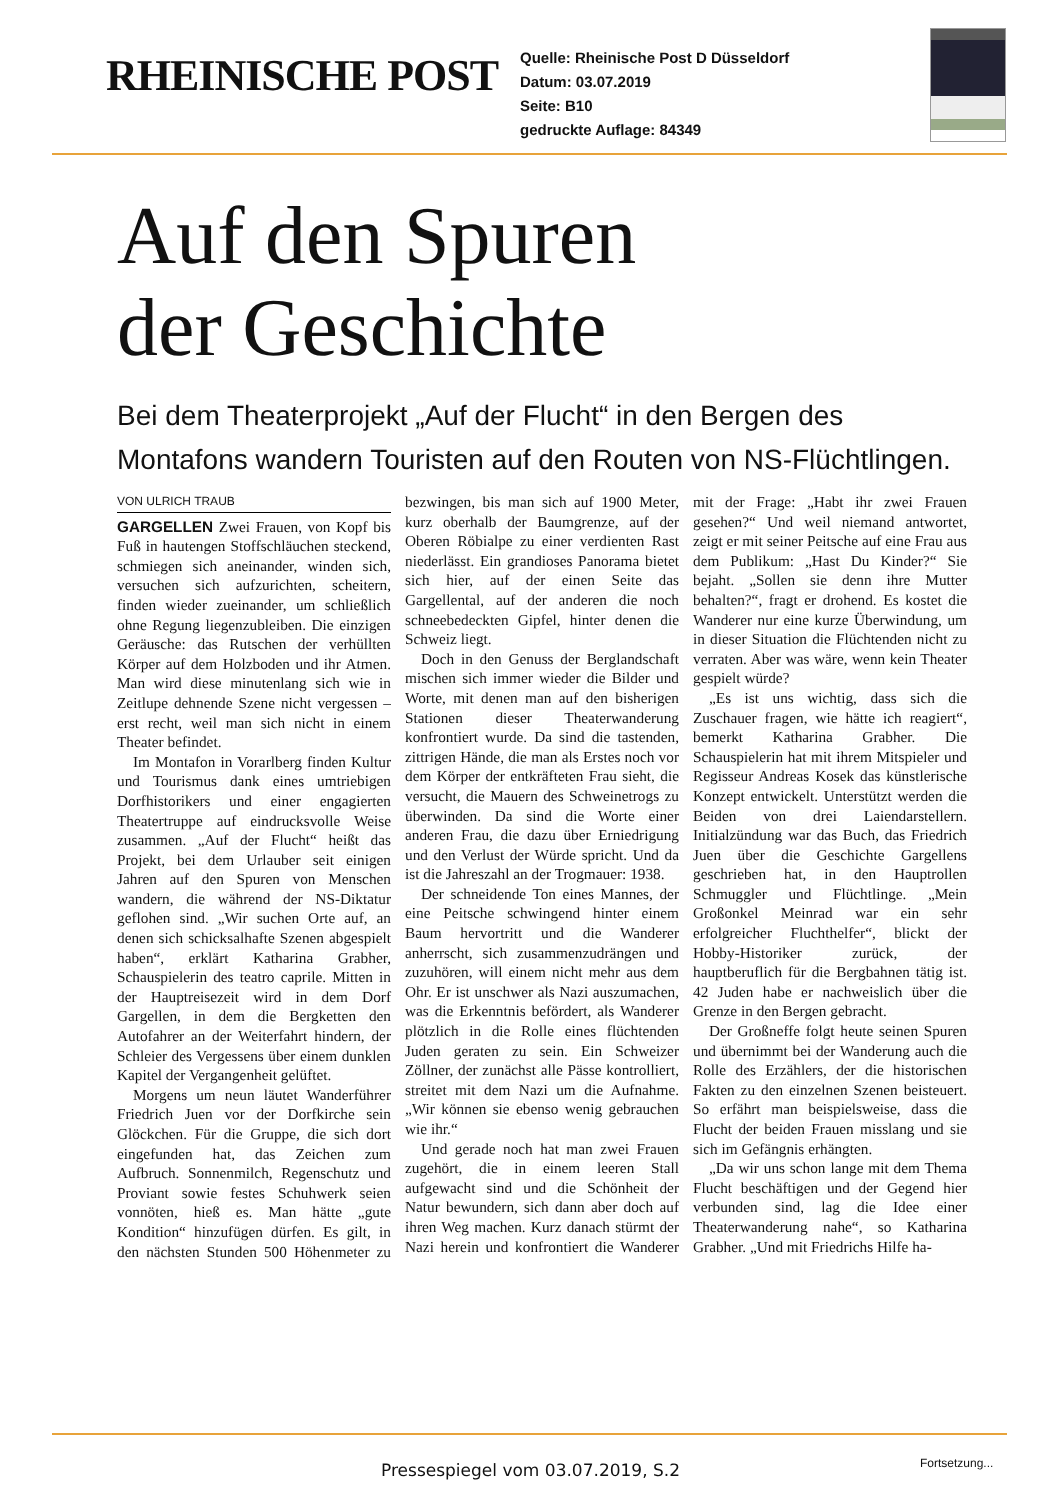RHEINISCHE POST
Quelle: Rheinische Post D Düsseldorf
Datum: 03.07.2019
Seite: B10
gedruckte Auflage: 84349
Auf den Spuren
der Geschichte
Bei dem Theaterprojekt „Auf der Flucht“ in den Bergen des Montafons wandern Touristen auf den Routen von NS-Flüchtlingen.
VON ULRICH TRAUB
GARGELLEN Zwei Frauen, von Kopf bis Fuß in hautengen Stoffschläuchen steckend, schmiegen sich aneinander, winden sich, versuchen sich aufzurichten, scheitern, finden wieder zueinander, um schließlich ohne Regung liegenzubleiben. Die einzigen Geräusche: das Rutschen der verhüllten Körper auf dem Holzboden und ihr Atmen. Man wird diese minutenlang sich wie in Zeitlupe dehnende Szene nicht vergessen – erst recht, weil man sich nicht in einem Theater befindet.
Im Montafon in Vorarlberg finden Kultur und Tourismus dank eines umtriebigen Dorfhistorikers und einer engagierten Theatertruppe auf eindrucksvolle Weise zusammen. „Auf der Flucht“ heißt das Projekt, bei dem Urlauber seit einigen Jahren auf den Spuren von Menschen wandern, die während der NS-Diktatur geflohen sind. „Wir suchen Orte auf, an denen sich schicksalhafte Szenen abgespielt haben“, erklärt Katharina Grabher, Schauspielerin des teatro caprile. Mitten in der Hauptreisezeit wird in dem Dorf Gargellen, in dem die Bergketten den Autofahrer an der Weiterfahrt hindern, der Schleier des Vergessens über einem dunklen Kapitel der Vergangenheit gelüftet.
Morgens um neun läutet Wanderführer Friedrich Juen vor der Dorfkirche sein Glöckchen. Für die Gruppe, die sich dort eingefunden hat, das Zeichen zum Aufbruch. Sonnenmilch, Regenschutz und Proviant sowie festes Schuhwerk seien vonnöten, hieß es. Man hätte „gute Kondition“ hinzufügen dürfen. Es gilt, in den nächsten Stunden 500 Höhenmeter zu bezwingen, bis man sich auf 1900 Meter, kurz oberhalb der Baumgrenze, auf der Oberen Röbialpe zu einer verdienten Rast niederlässt. Ein grandioses Panorama bietet sich hier, auf der einen Seite das Gargellental, auf der anderen die noch schneebedeckten Gipfel, hinter denen die Schweiz liegt.
Doch in den Genuss der Berglandschaft mischen sich immer wieder die Bilder und Worte, mit denen man auf den bisherigen Stationen dieser Theaterwanderung konfrontiert wurde. Da sind die tastenden, zittrigen Hände, die man als Erstes noch vor dem Körper der entkräfteten Frau sieht, die versucht, die Mauern des Schweinetrogs zu überwinden. Da sind die Worte einer anderen Frau, die dazu über Erniedrigung und den Verlust der Würde spricht. Und da ist die Jahreszahl an der Trogmauer: 1938.
Der schneidende Ton eines Mannes, der eine Peitsche schwingend hinter einem Baum hervortritt und die Wanderer anherrscht, sich zusammenzudrängen und zuzuhören, will einem nicht mehr aus dem Ohr. Er ist unschwer als Nazi auszumachen, was die Erkenntnis befördert, als Wanderer plötzlich in die Rolle eines flüchtenden Juden geraten zu sein. Ein Schweizer Zöllner, der zunächst alle Pässe kontrolliert, streitet mit dem Nazi um die Aufnahme. „Wir können sie ebenso wenig gebrauchen wie ihr.“
Und gerade noch hat man zwei Frauen zugehört, die in einem leeren Stall aufgewacht sind und die Schönheit der Natur bewundern, sich dann aber doch auf ihren Weg machen. Kurz danach stürmt der Nazi herein und konfrontiert die Wanderer mit der Frage: „Habt ihr zwei Frauen gesehen?“ Und weil niemand antwortet, zeigt er mit seiner Peitsche auf eine Frau aus dem Publikum: „Hast Du Kinder?“ Sie bejaht. „Sollen sie denn ihre Mutter behalten?“, fragt er drohend. Es kostet die Wanderer nur eine kurze Überwindung, um in dieser Situation die Flüchtenden nicht zu verraten. Aber was wäre, wenn kein Theater gespielt würde?
„Es ist uns wichtig, dass sich die Zuschauer fragen, wie hätte ich reagiert“, bemerkt Katharina Grabher. Die Schauspielerin hat mit ihrem Mitspieler und Regisseur Andreas Kosek das künstlerische Konzept entwickelt. Unterstützt werden die Beiden von drei Laiendarstellern. Initialzündung war das Buch, das Friedrich Juen über die Geschichte Gargellens geschrieben hat, in den Hauptrollen Schmuggler und Flüchtlinge. „Mein Großonkel Meinrad war ein sehr erfolgreicher Fluchthelfer“, blickt der Hobby-Historiker zurück, der hauptberuflich für die Bergbahnen tätig ist. 42 Juden habe er nachweislich über die Grenze in den Bergen gebracht.
Der Großneffe folgt heute seinen Spuren und übernimmt bei der Wanderung auch die Rolle des Erzählers, der die historischen Fakten zu den einzelnen Szenen beisteuert. So erfährt man beispielsweise, dass die Flucht der beiden Frauen misslang und sie sich im Gefängnis erhängten.
„Da wir uns schon lange mit dem Thema Flucht beschäftigen und der Gegend hier verbunden sind, lag die Idee einer Theaterwanderung nahe“, so Katharina Grabher. „Und mit Friedrichs Hilfe ha-
Pressespiegel vom 03.07.2019, S.2 Fortsetzung...